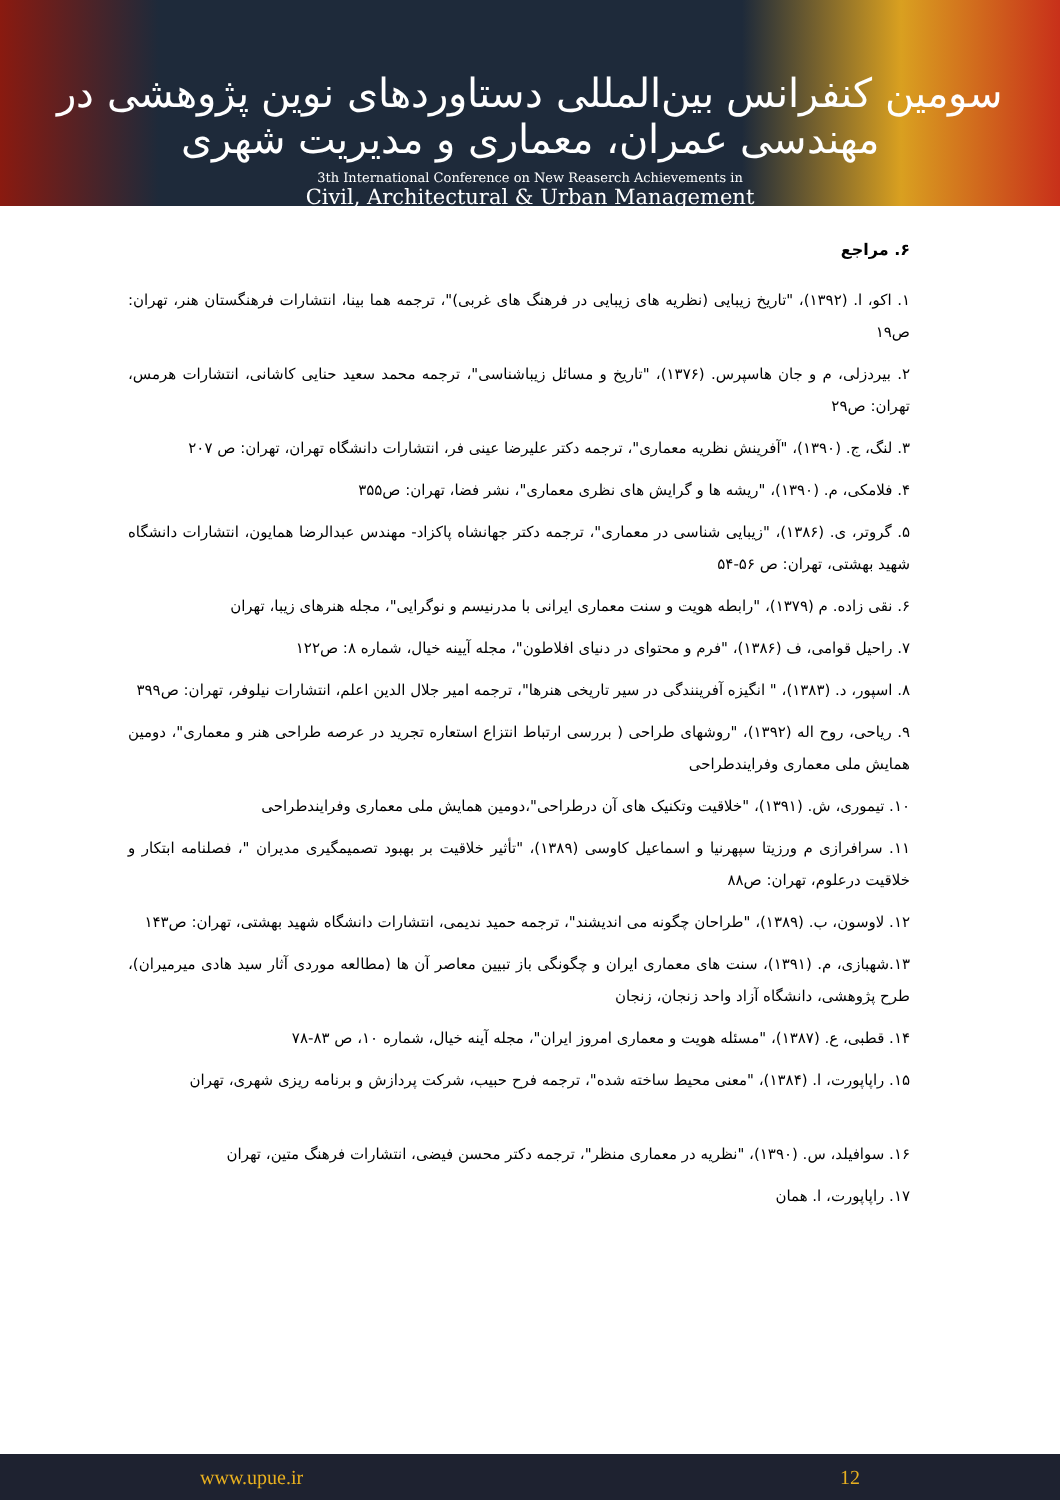سومین کنفرانس بین‌المللی دستاوردهای نوین پژوهشی در مهندسی عمران، معماری و مدیریت شهری
3th International Conference on New Reaserch Achievements in
Civil, Architectural & Urban Management
۶. مراجع
۱. اکو، ا. (۱۳۹۲)، "تاریخ زیبایی (نظریه های زیبایی در فرهنگ های غربی)"، ترجمه هما بینا، انتشارات فرهنگستان هنر، تهران: ص۱۹
۲. بیردزلی، م و جان هاسپرس. (۱۳۷۶)، "تاریخ و مسائل زیباشناسی"، ترجمه محمد سعید حنایی کاشانی، انتشارات هرمس، تهران: ص۲۹
۳. لنگ، ج. (۱۳۹۰)، "آفرینش نظریه معماری"، ترجمه دکتر علیرضا عینی فر، انتشارات دانشگاه تهران، تهران: ص ۲۰۷
۴. فلامکی، م. (۱۳۹۰)، "ریشه ها و گرایش های نظری معماری"، نشر فضا، تهران: ص۳۵۵
۵. گروتر، ی. (۱۳۸۶)، "زیبایی شناسی در معماری"، ترجمه دکتر جهانشاه پاکزاد- مهندس عبدالرضا همایون، انتشارات دانشگاه شهید بهشتی، تهران: ص ۵۶-۵۴
۶. نقی زاده. م (۱۳۷۹)، "رابطه هویت و سنت معماری ایرانی با مدرنیسم و نوگرایی"، مجله هنرهای زیبا، تهران
۷. راحیل قوامی، ف (۱۳۸۶)، "فرم و محتوای در دنیای افلاطون"، مجله آیینه خیال، شماره ۸: ص۱۲۲
۸. اسپور، د. (۱۳۸۳)، " انگیزه آفرینندگی در سیر تاریخی هنرها"، ترجمه امیر جلال الدین اعلم، انتشارات نیلوفر، تهران: ص۳۹۹
۹. ریاحی، روح اله (۱۳۹۲)، "روشهای طراحی ( بررسی ارتباط انتزاع استعاره تجرید در عرصه طراحی هنر و معماری"، دومین همایش ملی معماری وفرایندطراحی
۱۰. تیموری، ش. (۱۳۹۱)، "خلاقیت وتکنیک های آن درطراحی"،دومین همایش ملی معماری وفرایندطراحی
۱۱. سرافرازی م ورزیتا سپهرنیا و اسماعیل کاوسی (۱۳۸۹)، "تأثیر خلاقیت بر بهبود تصمیمگیری مدیران "، فصلنامه ابتکار و خلاقیت درعلوم، تهران: ص۸۸
۱۲. لاوسون، ب. (۱۳۸۹)، "طراحان چگونه می اندیشند"، ترجمه حمید ندیمی، انتشارات دانشگاه شهید بهشتی، تهران: ص۱۴۳
۱۳.شهبازی، م. (۱۳۹۱)، سنت های معماری ایران و چگونگی باز تبیین معاصر آن ها (مطالعه موردی آثار سید هادی میرمیران)، طرح پژوهشی، دانشگاه آزاد واحد زنجان، زنجان
۱۴. قطبی، ع. (۱۳۸۷)، "مسئله هویت و معماری امروز ایران"، مجله آینه خیال، شماره ۱۰، ص ۸۳-۷۸
۱۵. راپاپورت، ا. (۱۳۸۴)، "معنی محیط ساخته شده"، ترجمه فرح حبیب، شرکت پردازش و برنامه ریزی شهری، تهران
۱۶. سوافیلد، س. (۱۳۹۰)، "نظریه در معماری منظر"، ترجمه دکتر محسن فیضی، انتشارات فرهنگ متین، تهران
۱۷. راپاپورت، ا. همان
www.upue.ir 12